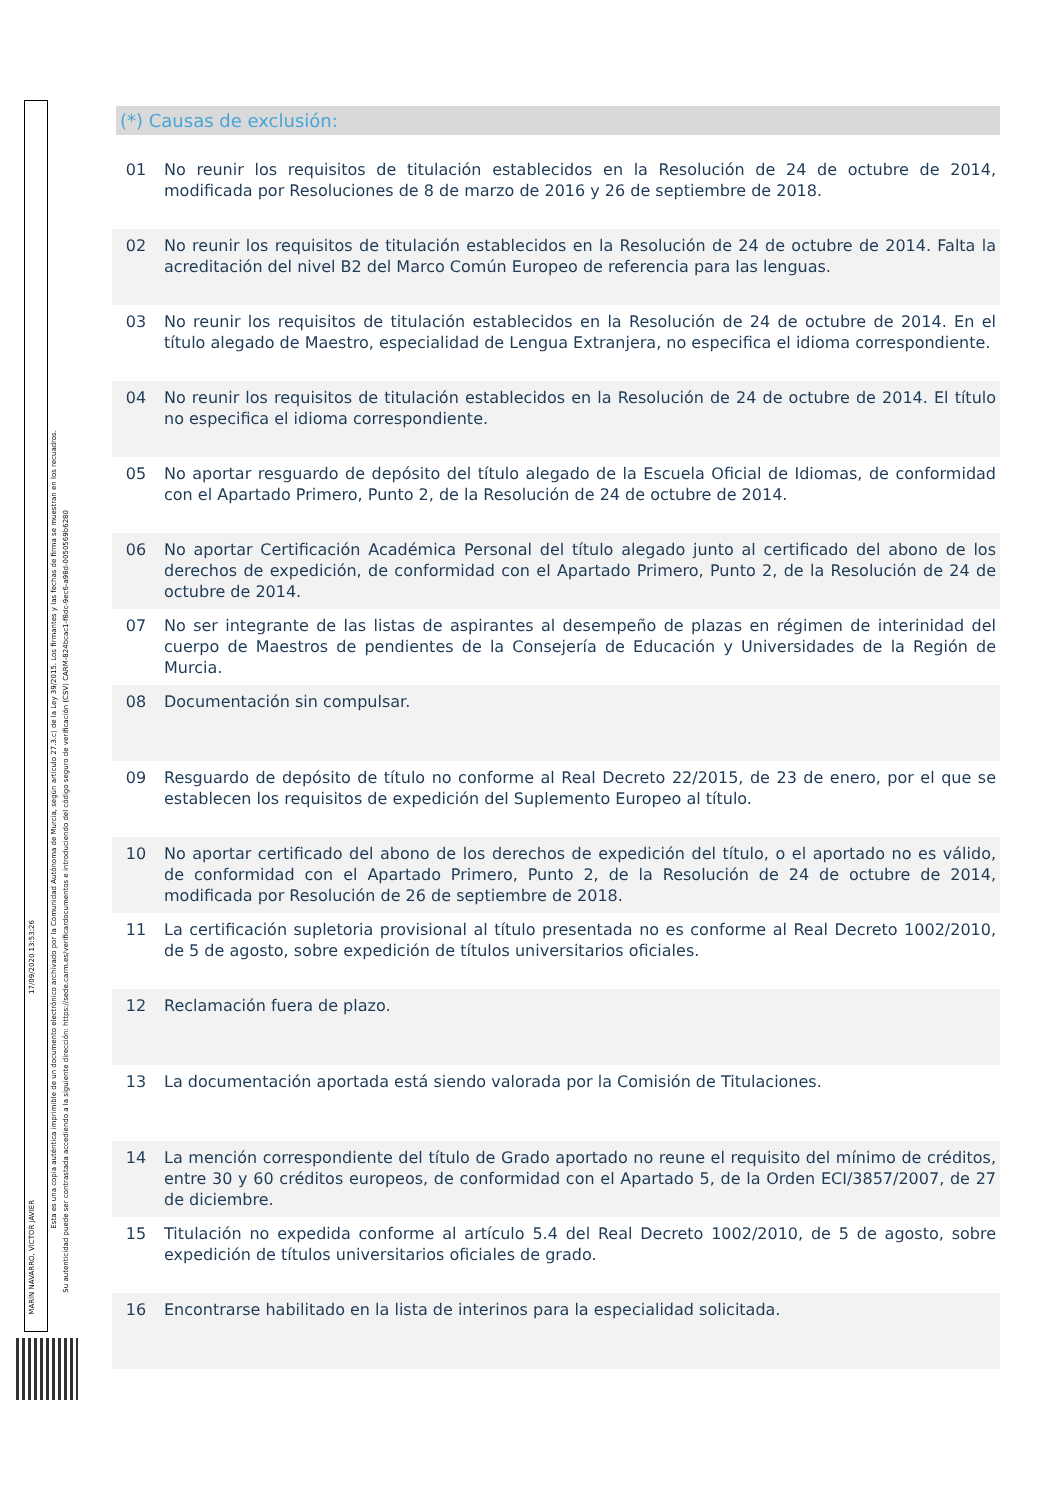MARÍN NAVARRO, VÍCTOR JAVIER
17/09/2020 13:53:26
Esta es una copia auténtica imprimible de un documento electrónico archivado por la Comunidad Autónoma de Murcia, según artículo 27.3.c) de la Ley 39/2015. Los firmantes y las fechas de firma se muestran en los recuadros.
Su autenticidad puede ser contrastada accediendo a la siguiente dirección: https://sede.carm.es/verificardocumentos e introduciendo del código seguro de verificación (CSV) CARM-824bcac1-f8dc-9ec6-a98d-0050569b6280
(*) Causas de exclusión:
| 01 | No reunir los requisitos de titulación establecidos en la Resolución de 24 de octubre de 2014, modificada por Resoluciones de 8 de marzo de 2016 y 26 de septiembre de 2018. |
| 02 | No reunir los requisitos de titulación establecidos en la Resolución de 24 de octubre de 2014. Falta la acreditación del nivel B2 del Marco Común Europeo de referencia para las lenguas. |
| 03 | No reunir los requisitos de titulación establecidos en la Resolución de 24 de octubre de 2014. En el título alegado de Maestro, especialidad de Lengua Extranjera, no especifica el idioma correspondiente. |
| 04 | No reunir los requisitos de titulación establecidos en la Resolución de 24 de octubre de 2014. El título no especifica el idioma correspondiente. |
| 05 | No aportar resguardo de depósito del título alegado de la Escuela Oficial de Idiomas, de conformidad con el Apartado Primero, Punto 2, de la Resolución de 24 de octubre de 2014. |
| 06 | No aportar Certificación Académica Personal del título alegado junto al certificado del abono de los derechos de expedición, de conformidad con el Apartado Primero, Punto 2, de la Resolución de 24 de octubre de 2014. |
| 07 | No ser integrante de las listas de aspirantes al desempeño de plazas en régimen de interinidad del cuerpo de Maestros de pendientes de la Consejería de Educación y Universidades de la Región de Murcia. |
| 08 | Documentación sin compulsar. |
| 09 | Resguardo de depósito de título no conforme al Real Decreto 22/2015, de 23 de enero, por el que se establecen los requisitos de expedición del Suplemento Europeo al título. |
| 10 | No aportar certificado del abono de los derechos de expedición del título, o el aportado no es válido, de conformidad con el Apartado Primero, Punto 2, de la Resolución de 24 de octubre de 2014, modificada por Resolución de 26 de septiembre de 2018. |
| 11 | La certificación supletoria provisional al título presentada no es conforme al Real Decreto 1002/2010, de 5 de agosto, sobre expedición de títulos universitarios oficiales. |
| 12 | Reclamación fuera de plazo. |
| 13 | La documentación aportada está siendo valorada por la Comisión de Titulaciones. |
| 14 | La mención correspondiente del título de Grado aportado no reune el requisito del mínimo de créditos, entre 30 y 60 créditos europeos, de conformidad con el Apartado 5, de la Orden ECI/3857/2007, de 27 de diciembre. |
| 15 | Titulación no expedida conforme al artículo 5.4 del Real Decreto 1002/2010, de 5 de agosto, sobre expedición de títulos universitarios oficiales de grado. |
| 16 | Encontrarse habilitado en la lista de interinos para la especialidad solicitada. |